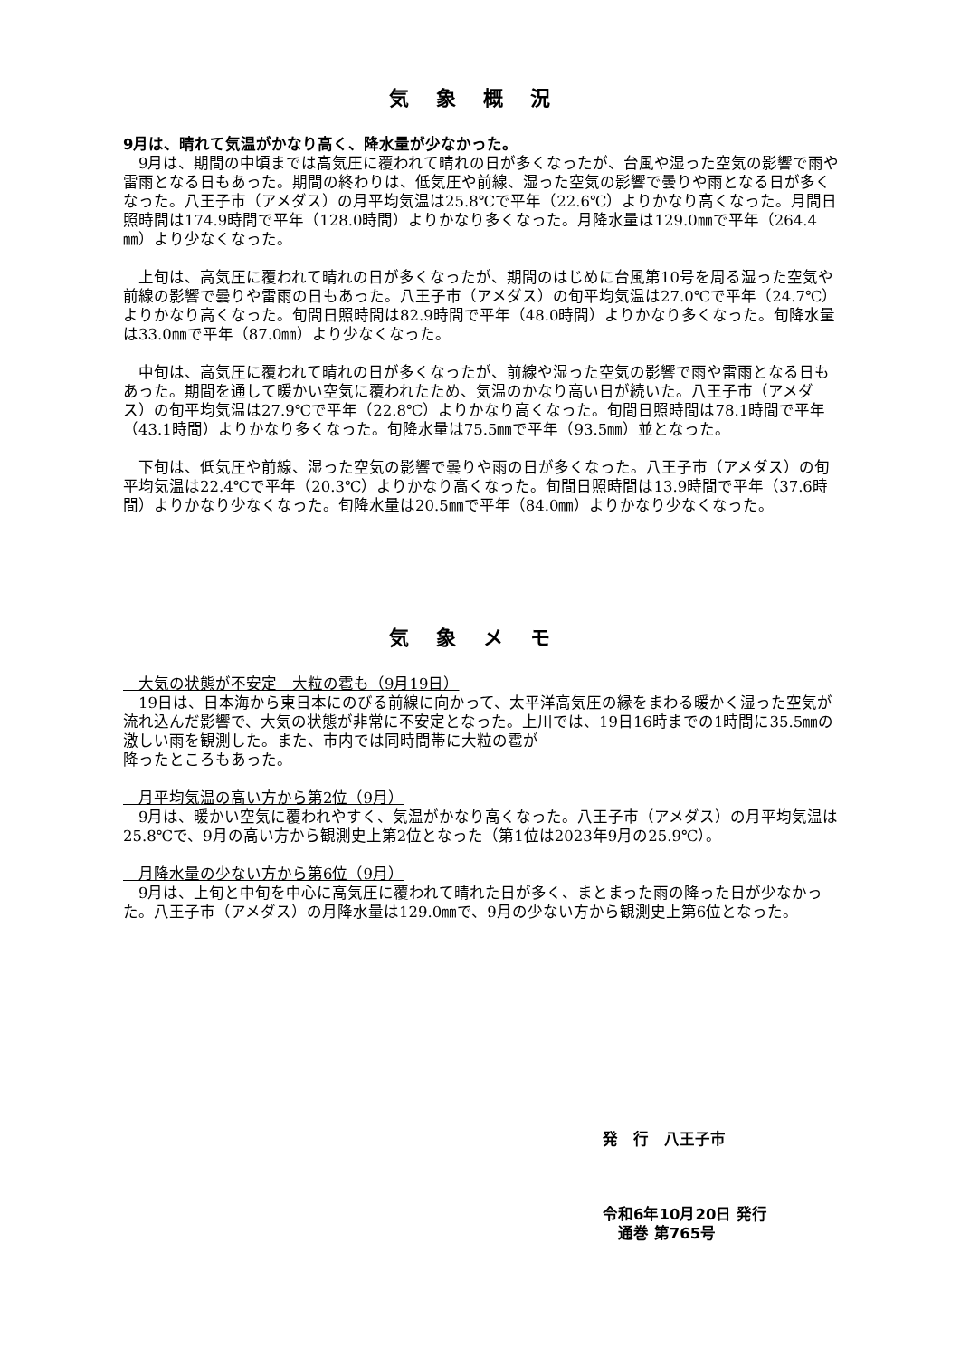気象概況
9月は、晴れて気温がかなり高く、降水量が少なかった。
　9月は、期間の中頃までは高気圧に覆われて晴れの日が多くなったが、台風や湿った空気の影響で雨や雷雨となる日もあった。期間の終わりは、低気圧や前線、湿った空気の影響で曇りや雨となる日が多くなった。八王子市（アメダス）の月平均気温は25.8℃で平年（22.6℃）よりかなり高くなった。月間日照時間は174.9時間で平年（128.0時間）よりかなり多くなった。月降水量は129.0㎜で平年（264.4㎜）より少なくなった。
　上旬は、高気圧に覆われて晴れの日が多くなったが、期間のはじめに台風第10号を周る湿った空気や前線の影響で曇りや雷雨の日もあった。八王子市（アメダス）の旬平均気温は27.0℃で平年（24.7℃）よりかなり高くなった。旬間日照時間は82.9時間で平年（48.0時間）よりかなり多くなった。旬降水量は33.0㎜で平年（87.0㎜）より少なくなった。
　中旬は、高気圧に覆われて晴れの日が多くなったが、前線や湿った空気の影響で雨や雷雨となる日もあった。期間を通して暖かい空気に覆われたため、気温のかなり高い日が続いた。八王子市（アメダス）の旬平均気温は27.9℃で平年（22.8℃）よりかなり高くなった。旬間日照時間は78.1時間で平年（43.1時間）よりかなり多くなった。旬降水量は75.5㎜で平年（93.5㎜）並となった。
　下旬は、低気圧や前線、湿った空気の影響で曇りや雨の日が多くなった。八王子市（アメダス）の旬平均気温は22.4℃で平年（20.3℃）よりかなり高くなった。旬間日照時間は13.9時間で平年（37.6時間）よりかなり少なくなった。旬降水量は20.5㎜で平年（84.0㎜）よりかなり少なくなった。
気象メモ
　大気の状態が不安定　大粒の雹も（9月19日）
　19日は、日本海から東日本にのびる前線に向かって、太平洋高気圧の縁をまわる暖かく湿った空気が流れ込んだ影響で、大気の状態が非常に不安定となった。上川では、19日16時までの1時間に35.5㎜の激しい雨を観測した。また、市内では同時間帯に大粒の雹が
降ったところもあった。
　月平均気温の高い方から第2位（9月）
　9月は、暖かい空気に覆われやすく、気温がかなり高くなった。八王子市（アメダス）の月平均気温は25.8℃で、9月の高い方から観測史上第2位となった（第1位は2023年9月の25.9℃）。
　月降水量の少ない方から第6位（9月）
　9月は、上旬と中旬を中心に高気圧に覆われて晴れた日が多く、まとまった雨の降った日が少なかった。八王子市（アメダス）の月降水量は129.0㎜で、9月の少ない方から観測史上第6位となった。
発　行　八王子市
令和6年10月20日 発行
　通巻 第765号